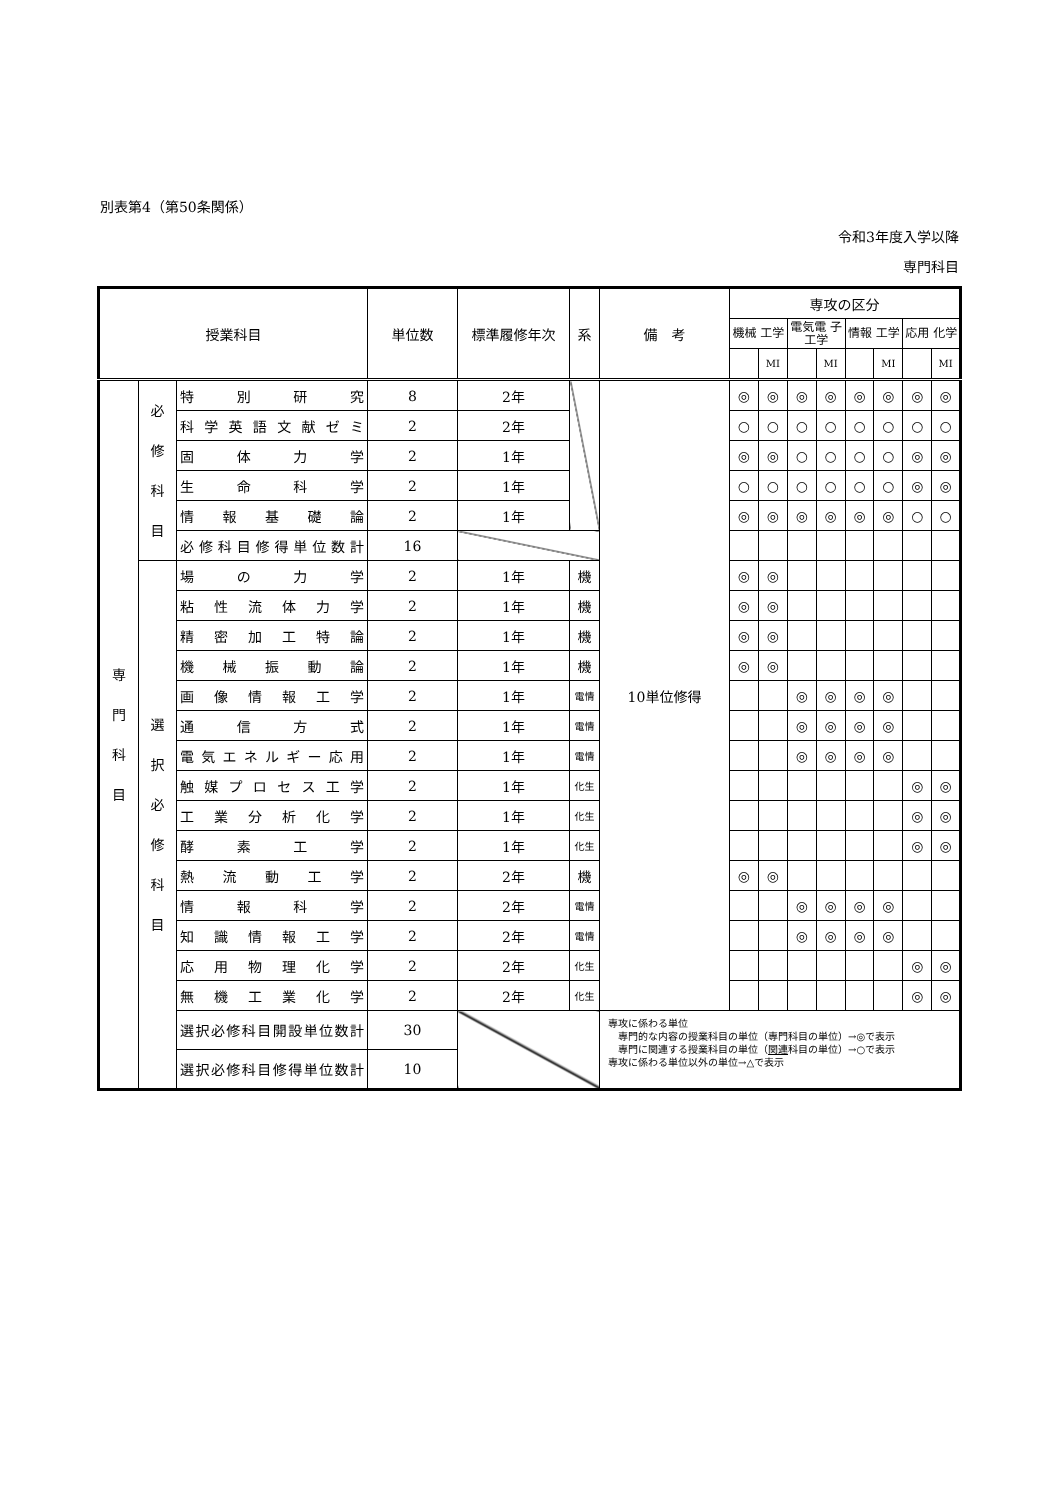別表第4（第50条関係）
令和3年度入学以降
専門科目
| 授業科目 | | | 単位数 | 標準履修年次 | 系 | 備 考 | 専攻の区分 | | | | | | | |
| --- | --- | --- | --- | --- | --- | --- | --- | --- | --- | --- | --- | --- | --- | --- |
| | | | | | | | 機械 工学 | | 電気電 子工学 | | 情報 工学 | | 応用 化学 | |
| | | | | | | | | MI | | MI | | MI | | MI |
| 専 門 科 目 | 必 修 科 目 | 特別研究 | 8 | 2年 | | 10単位修得 | ◎ | ◎ | ◎ | ◎ | ◎ | ◎ | ◎ | ◎ |
| | | 科学英語文献ゼミ | 2 | 2年 | | | ○ | ○ | ○ | ○ | ○ | ○ | ○ | ○ |
| | | 固体力学 | 2 | 1年 | | | ◎ | ◎ | ○ | ○ | ○ | ○ | ◎ | ◎ |
| | | 生命科学 | 2 | 1年 | | | ○ | ○ | ○ | ○ | ○ | ○ | ◎ | ◎ |
| | | 情報基礎論 | 2 | 1年 | | | ◎ | ◎ | ◎ | ◎ | ◎ | ◎ | ○ | ○ |
| | | 必修科目修得単位数計 | 16 | | | | | | | | | | | |
| | 選 択 必 修 科 目 | 場の力学 | 2 | 1年 | 機 | | ◎ | ◎ | | | | | | |
| | | 粘性流体力学 | 2 | 1年 | 機 | | ◎ | ◎ | | | | | | |
| | | 精密加工特論 | 2 | 1年 | 機 | | ◎ | ◎ | | | | | | |
| | | 機械振動論 | 2 | 1年 | 機 | | ◎ | ◎ | | | | | | |
| | | 画像情報工学 | 2 | 1年 | 電情 | | | | ◎ | ◎ | ◎ | ◎ | | |
| | | 通信方式 | 2 | 1年 | 電情 | | | | ◎ | ◎ | ◎ | ◎ | | |
| | | 電気エネルギー応用 | 2 | 1年 | 電情 | | | | ◎ | ◎ | ◎ | ◎ | | |
| | | 触媒プロセス工学 | 2 | 1年 | 化生 | | | | | | | | ◎ | ◎ |
| | | 工業分析化学 | 2 | 1年 | 化生 | | | | | | | | ◎ | ◎ |
| | | 酵素工学 | 2 | 1年 | 化生 | | | | | | | | ◎ | ◎ |
| | | 熱流動工学 | 2 | 2年 | 機 | | ◎ | ◎ | | | | | | |
| | | 情報科学 | 2 | 2年 | 電情 | | | | ◎ | ◎ | ◎ | ◎ | | |
| | | 知識情報工学 | 2 | 2年 | 電情 | | | | ◎ | ◎ | ◎ | ◎ | | |
| | | 応用物理化学 | 2 | 2年 | 化生 | | | | | | | | ◎ | ◎ |
| | | 無機工業化学 | 2 | 2年 | 化生 | | | | | | | | ◎ | ◎ |
| | | 選択必修科目開設単位数計 | 30 | | | 専攻に係わる単位 専門的な内容の授業科目の単位（専門科目の単位）→◎で表示 専門に関連する授業科目の単位（ 関連 科目の単位）→○で表示 専攻に係わる単位以外の単位→△で表示 | | | | | | | | |
| | | 選択必修科目修得単位数計 | 10 | | | | | | | | | | | |